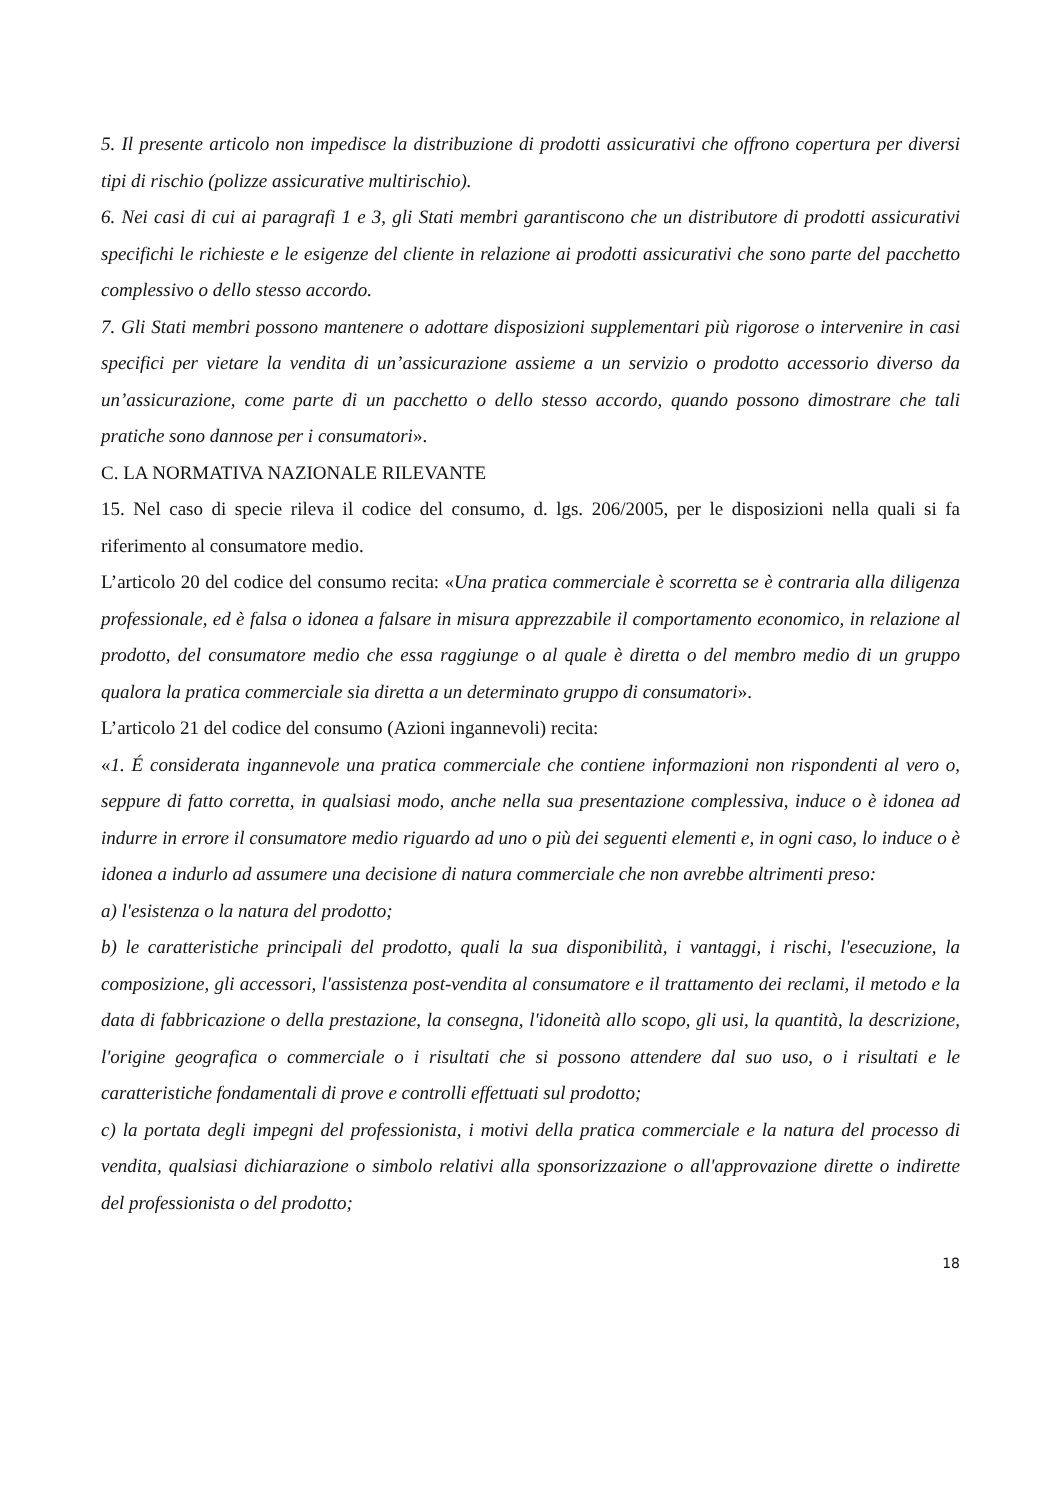5. Il presente articolo non impedisce la distribuzione di prodotti assicurativi che offrono copertura per diversi tipi di rischio (polizze assicurative multirischio).
6. Nei casi di cui ai paragrafi 1 e 3, gli Stati membri garantiscono che un distributore di prodotti assicurativi specifichi le richieste e le esigenze del cliente in relazione ai prodotti assicurativi che sono parte del pacchetto complessivo o dello stesso accordo.
7. Gli Stati membri possono mantenere o adottare disposizioni supplementari più rigorose o intervenire in casi specifici per vietare la vendita di un’assicurazione assieme a un servizio o prodotto accessorio diverso da un’assicurazione, come parte di un pacchetto o dello stesso accordo, quando possono dimostrare che tali pratiche sono dannose per i consumatori».
C. LA NORMATIVA NAZIONALE RILEVANTE
15. Nel caso di specie rileva il codice del consumo, d. lgs. 206/2005, per le disposizioni nella quali si fa riferimento al consumatore medio.
L’articolo 20 del codice del consumo recita: «Una pratica commerciale è scorretta se è contraria alla diligenza professionale, ed è falsa o idonea a falsare in misura apprezzabile il comportamento economico, in relazione al prodotto, del consumatore medio che essa raggiunge o al quale è diretta o del membro medio di un gruppo qualora la pratica commerciale sia diretta a un determinato gruppo di consumatori».
L’articolo 21 del codice del consumo (Azioni ingannevoli) recita:
«1. É considerata ingannevole una pratica commerciale che contiene informazioni non rispondenti al vero o, seppure di fatto corretta, in qualsiasi modo, anche nella sua presentazione complessiva, induce o è idonea ad indurre in errore il consumatore medio riguardo ad uno o più dei seguenti elementi e, in ogni caso, lo induce o è idonea a indurlo ad assumere una decisione di natura commerciale che non avrebbe altrimenti preso:
a) l'esistenza o la natura del prodotto;
b) le caratteristiche principali del prodotto, quali la sua disponibilità, i vantaggi, i rischi, l'esecuzione, la composizione, gli accessori, l'assistenza post-vendita al consumatore e il trattamento dei reclami, il metodo e la data di fabbricazione o della prestazione, la consegna, l'idoneità allo scopo, gli usi, la quantità, la descrizione, l'origine geografica o commerciale o i risultati che si possono attendere dal suo uso, o i risultati e le caratteristiche fondamentali di prove e controlli effettuati sul prodotto;
c) la portata degli impegni del professionista, i motivi della pratica commerciale e la natura del processo di vendita, qualsiasi dichiarazione o simbolo relativi alla sponsorizzazione o all'approvazione dirette o indirette del professionista o del prodotto;
18